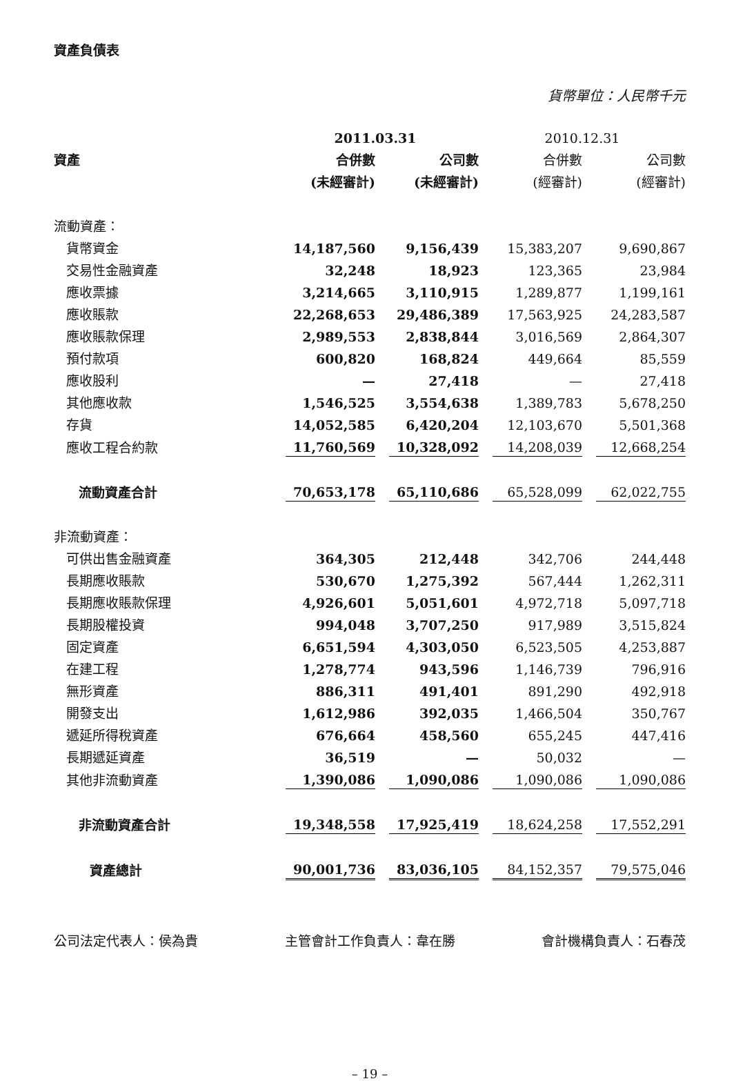資產負債表
貨幣單位：人民幣千元
| | 2011.03.31 | | 2010.12.31 | |
| --- | --- | --- | --- | --- |
| 資產 | 合併數 | 公司數 | 合併數 | 公司數 |
| | (未經審計) | (未經審計) | (經審計) | (經審計) |
| 流動資產： | | | | |
| 貨幣資金 | 14,187,560 | 9,156,439 | 15,383,207 | 9,690,867 |
| 交易性金融資產 | 32,248 | 18,923 | 123,365 | 23,984 |
| 應收票據 | 3,214,665 | 3,110,915 | 1,289,877 | 1,199,161 |
| 應收賬款 | 22,268,653 | 29,486,389 | 17,563,925 | 24,283,587 |
| 應收賬款保理 | 2,989,553 | 2,838,844 | 3,016,569 | 2,864,307 |
| 預付款項 | 600,820 | 168,824 | 449,664 | 85,559 |
| 應收股利 | — | 27,418 | — | 27,418 |
| 其他應收款 | 1,546,525 | 3,554,638 | 1,389,783 | 5,678,250 |
| 存貨 | 14,052,585 | 6,420,204 | 12,103,670 | 5,501,368 |
| 應收工程合約款 | 11,760,569 | 10,328,092 | 14,208,039 | 12,668,254 |
| 流動資產合計 | 70,653,178 | 65,110,686 | 65,528,099 | 62,022,755 |
| 非流動資產： | | | | |
| 可供出售金融資產 | 364,305 | 212,448 | 342,706 | 244,448 |
| 長期應收賬款 | 530,670 | 1,275,392 | 567,444 | 1,262,311 |
| 長期應收賬款保理 | 4,926,601 | 5,051,601 | 4,972,718 | 5,097,718 |
| 長期股權投資 | 994,048 | 3,707,250 | 917,989 | 3,515,824 |
| 固定資產 | 6,651,594 | 4,303,050 | 6,523,505 | 4,253,887 |
| 在建工程 | 1,278,774 | 943,596 | 1,146,739 | 796,916 |
| 無形資產 | 886,311 | 491,401 | 891,290 | 492,918 |
| 開發支出 | 1,612,986 | 392,035 | 1,466,504 | 350,767 |
| 遞延所得稅資產 | 676,664 | 458,560 | 655,245 | 447,416 |
| 長期遞延資產 | 36,519 | — | 50,032 | — |
| 其他非流動資產 | 1,390,086 | 1,090,086 | 1,090,086 | 1,090,086 |
| 非流動資產合計 | 19,348,558 | 17,925,419 | 18,624,258 | 17,552,291 |
| 資產總計 | 90,001,736 | 83,036,105 | 84,152,357 | 79,575,046 |
公司法定代表人：侯為貴 主管會計工作負責人：韋在勝 會計機構負責人：石春茂
– 19 –